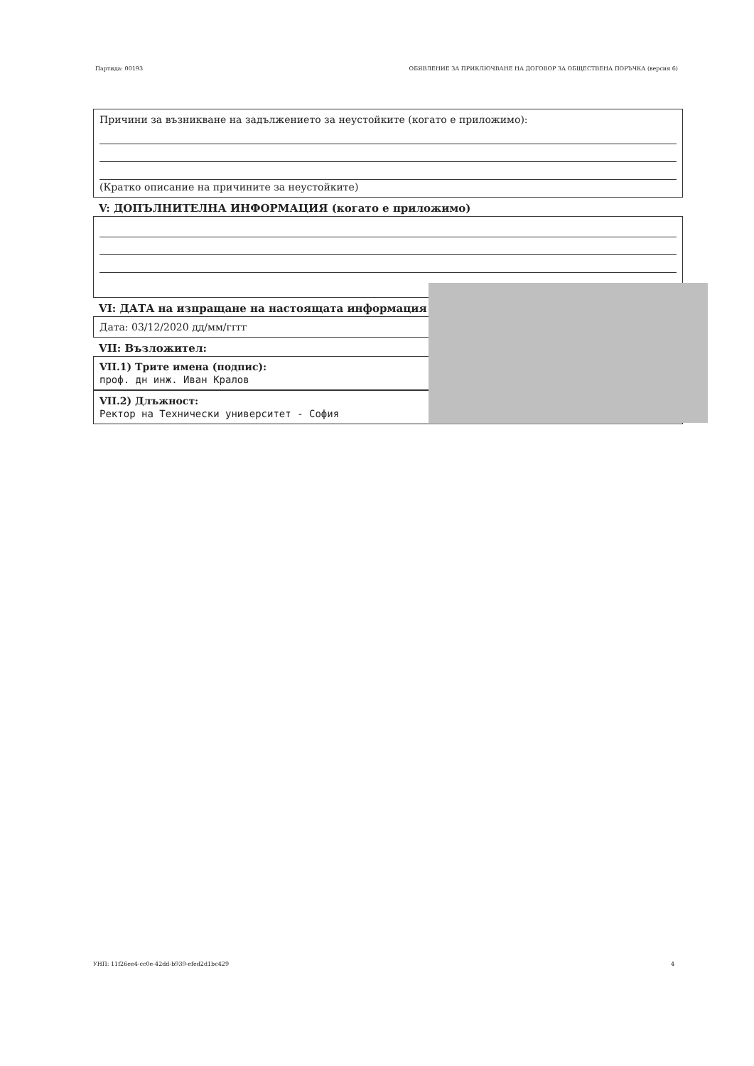Партида: 00193 ОБЯВЛЕНИЕ ЗА ПРИКЛЮЧВАНЕ НА ДОГОВОР ЗА ОБЩЕСТВЕНА ПОРЪЧКА (версия 6)
Причини за възникване на задължението за неустойките (когато е приложимо):
(Кратко описание на причините за неустойките)
V: ДОПЪЛНИТЕЛНА ИНФОРМАЦИЯ (когато е приложимо)
VI: ДАТА на изпращане на настоящата информация
Дата: 03/12/2020 дд/мм/гггг
VII: Възложител:
VII.1) Трите имена (подпис):
проф. дн инж. Иван Кралов
VII.2) Длъжност:
Ректор на Технически университет - София
УНП: 11f26ee4-cc0e-42dd-b939-efed2d1bc429 4